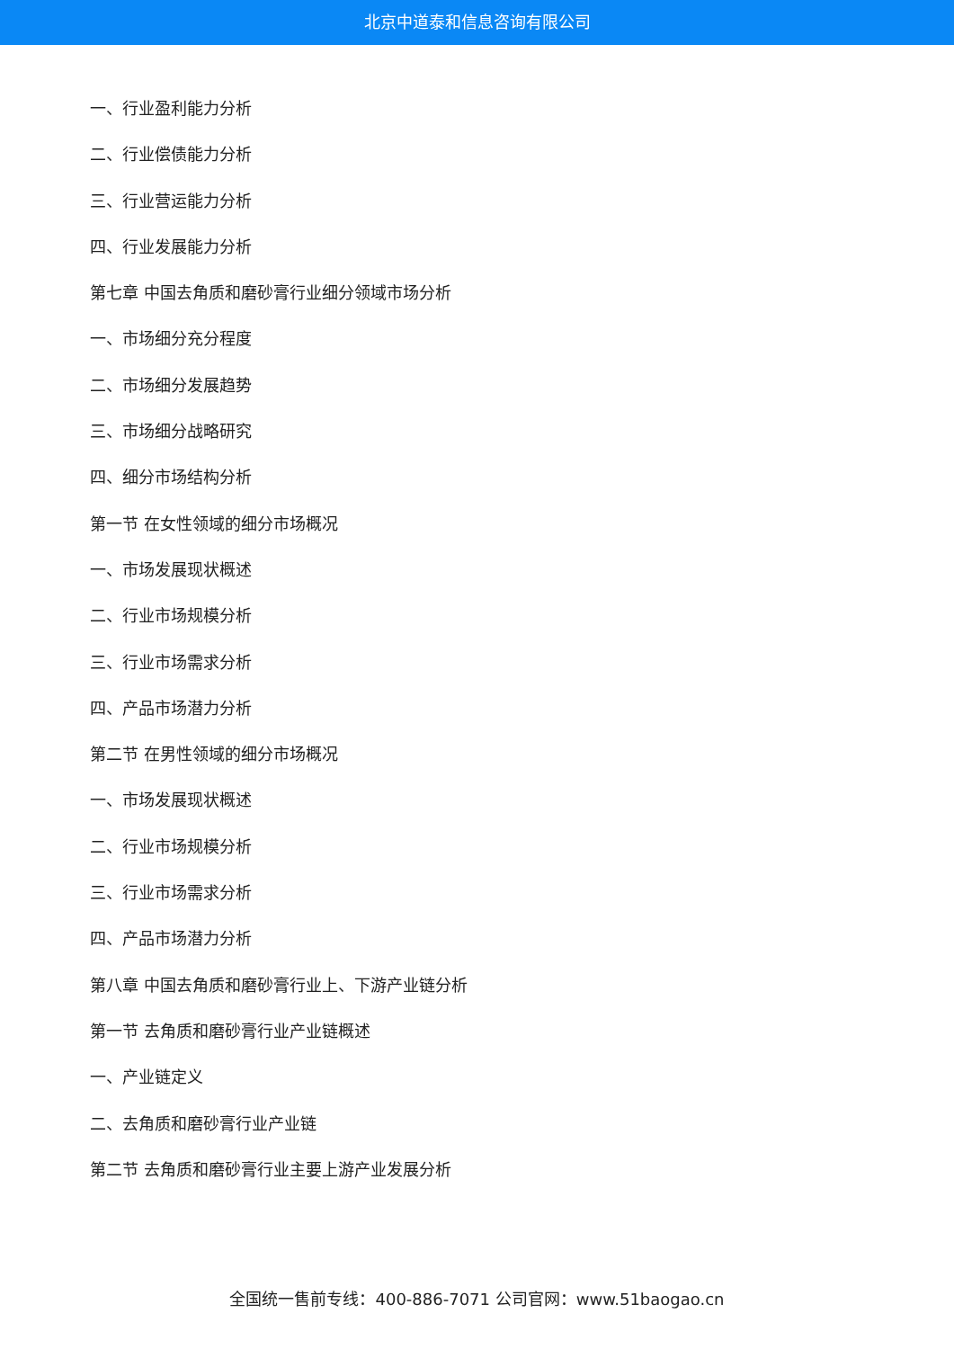北京中道泰和信息咨询有限公司
一、行业盈利能力分析
二、行业偿债能力分析
三、行业营运能力分析
四、行业发展能力分析
第七章 中国去角质和磨砂膏行业细分领域市场分析
一、市场细分充分程度
二、市场细分发展趋势
三、市场细分战略研究
四、细分市场结构分析
第一节 在女性领域的细分市场概况
一、市场发展现状概述
二、行业市场规模分析
三、行业市场需求分析
四、产品市场潜力分析
第二节 在男性领域的细分市场概况
一、市场发展现状概述
二、行业市场规模分析
三、行业市场需求分析
四、产品市场潜力分析
第八章 中国去角质和磨砂膏行业上、下游产业链分析
第一节 去角质和磨砂膏行业产业链概述
一、产业链定义
二、去角质和磨砂膏行业产业链
第二节 去角质和磨砂膏行业主要上游产业发展分析
全国统一售前专线：400-886-7071 公司官网：www.51baogao.cn